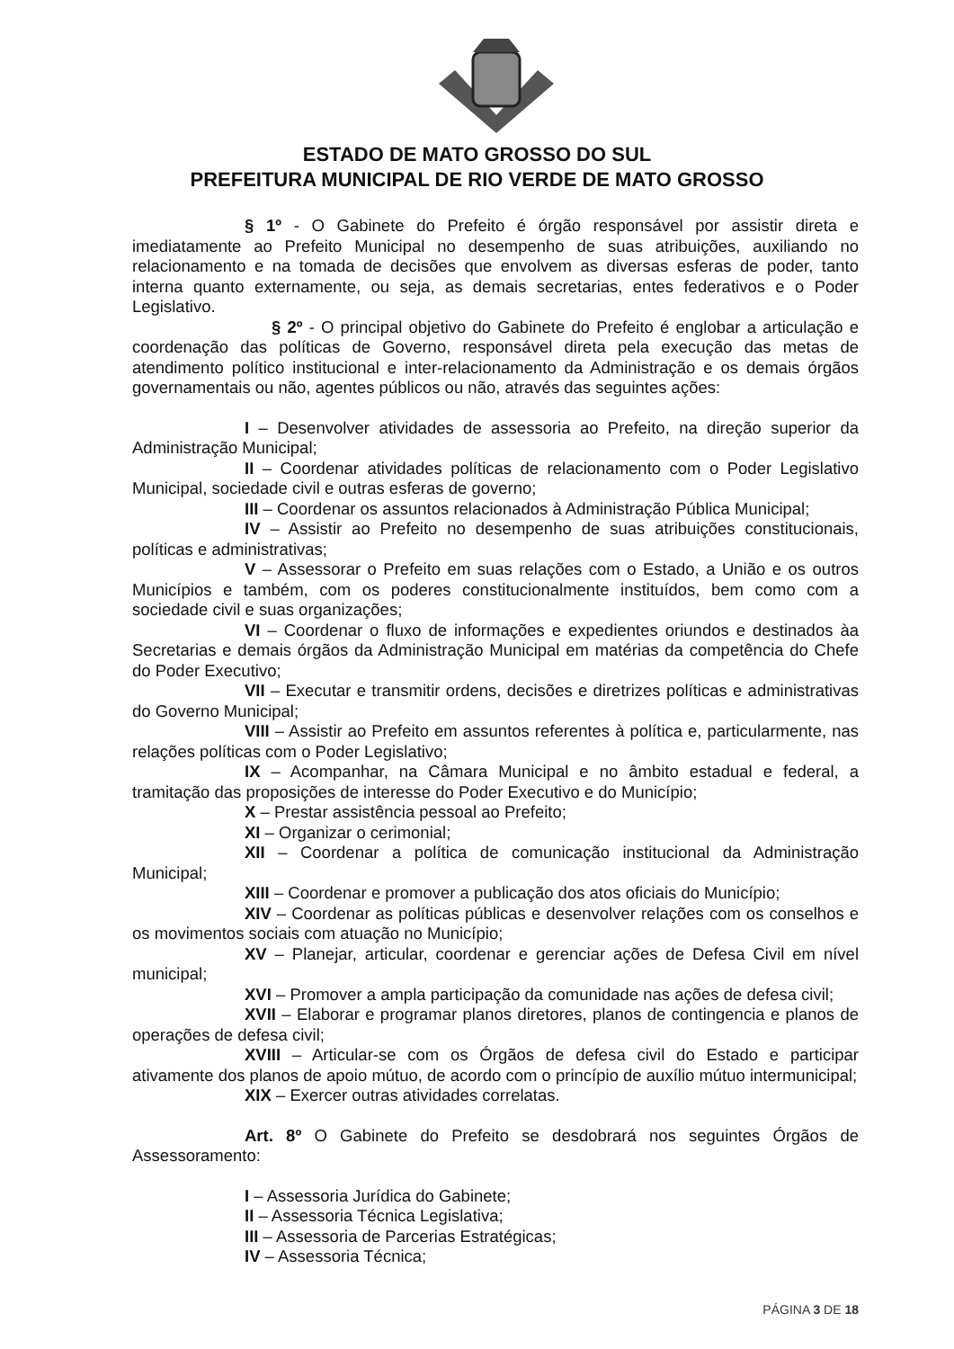ESTADO DE MATO GROSSO DO SUL
PREFEITURA MUNICIPAL DE RIO VERDE DE MATO GROSSO
§ 1º - O Gabinete do Prefeito é órgão responsável por assistir direta e imediatamente ao Prefeito Municipal no desempenho de suas atribuições, auxiliando no relacionamento e na tomada de decisões que envolvem as diversas esferas de poder, tanto interna quanto externamente, ou seja, as demais secretarias, entes federativos e o Poder Legislativo.
§ 2º - O principal objetivo do Gabinete do Prefeito é englobar a articulação e coordenação das políticas de Governo, responsável direta pela execução das metas de atendimento político institucional e inter-relacionamento da Administração e os demais órgãos governamentais ou não, agentes públicos ou não, através das seguintes ações:
I – Desenvolver atividades de assessoria ao Prefeito, na direção superior da Administração Municipal;
II – Coordenar atividades políticas de relacionamento com o Poder Legislativo Municipal, sociedade civil e outras esferas de governo;
III – Coordenar os assuntos relacionados à Administração Pública Municipal;
IV – Assistir ao Prefeito no desempenho de suas atribuições constitucionais, políticas e administrativas;
V – Assessorar o Prefeito em suas relações com o Estado, a União e os outros Municípios e também, com os poderes constitucionalmente instituídos, bem como com a sociedade civil e suas organizações;
VI – Coordenar o fluxo de informações e expedientes oriundos e destinados àa Secretarias e demais órgãos da Administração Municipal em matérias da competência do Chefe do Poder Executivo;
VII – Executar e transmitir ordens, decisões e diretrizes políticas e administrativas do Governo Municipal;
VIII – Assistir ao Prefeito em assuntos referentes à política e, particularmente, nas relações políticas com o Poder Legislativo;
IX – Acompanhar, na Câmara Municipal e no âmbito estadual e federal, a tramitação das proposições de interesse do Poder Executivo e do Município;
X – Prestar assistência pessoal ao Prefeito;
XI – Organizar o cerimonial;
XII – Coordenar a política de comunicação institucional da Administração Municipal;
XIII – Coordenar e promover a publicação dos atos oficiais do Município;
XIV – Coordenar as políticas públicas e desenvolver relações com os conselhos e os movimentos sociais com atuação no Município;
XV – Planejar, articular, coordenar e gerenciar ações de Defesa Civil em nível municipal;
XVI – Promover a ampla participação da comunidade nas ações de defesa civil;
XVII – Elaborar e programar planos diretores, planos de contingencia e planos de operações de defesa civil;
XVIII – Articular-se com os Órgãos de defesa civil do Estado e participar ativamente dos planos de apoio mútuo, de acordo com o princípio de auxílio mútuo intermunicipal;
XIX – Exercer outras atividades correlatas.
Art. 8º O Gabinete do Prefeito se desdobrará nos seguintes Órgãos de Assessoramento:
I – Assessoria Jurídica do Gabinete;
II – Assessoria Técnica Legislativa;
III – Assessoria de Parcerias Estratégicas;
IV – Assessoria Técnica;
PÁGINA 3 DE 18